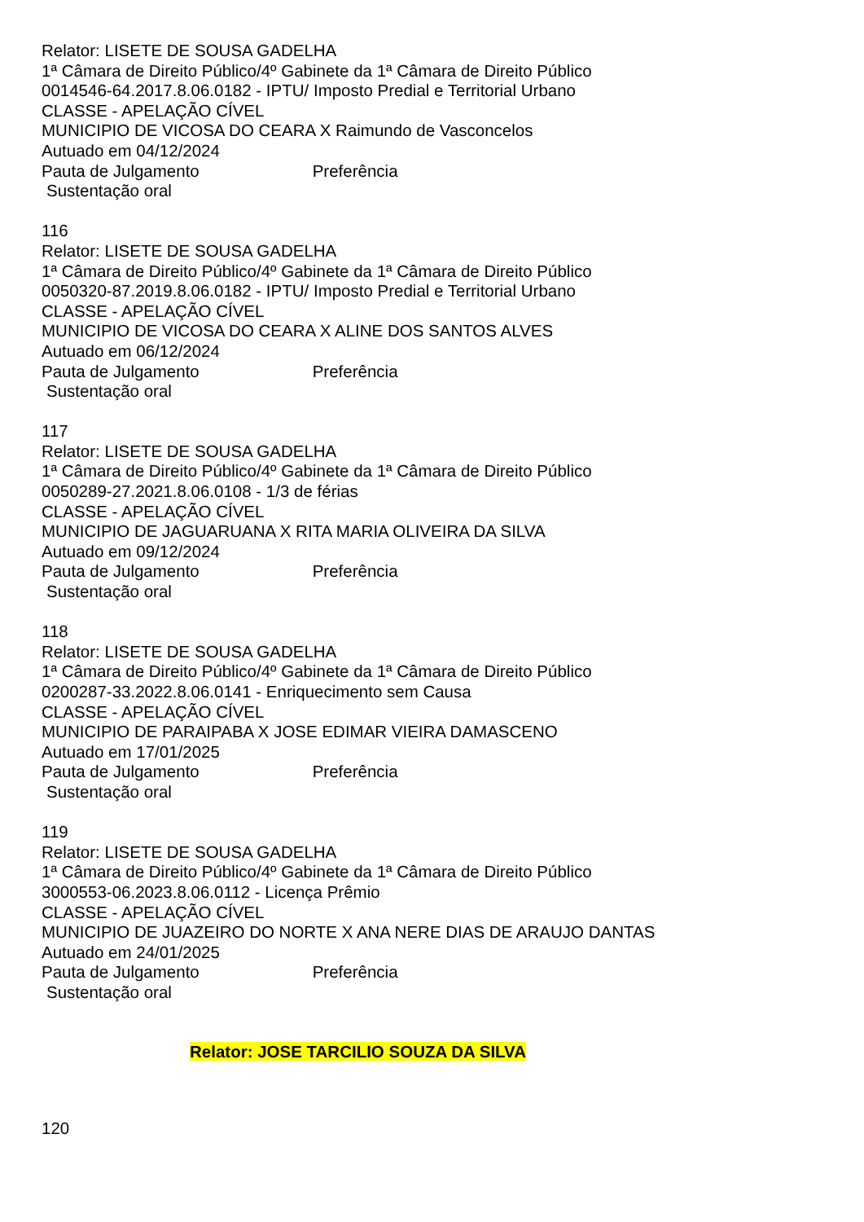Relator: LISETE DE SOUSA GADELHA
1ª Câmara de Direito Público/4º Gabinete da 1ª Câmara de Direito Público
0014546-64.2017.8.06.0182 - IPTU/ Imposto Predial e Territorial Urbano
CLASSE - APELAÇÃO CÍVEL
MUNICIPIO DE VICOSA DO CEARA X Raimundo de Vasconcelos
Autuado em 04/12/2024
Pauta de Julgamento Preferência
Sustentação oral
116
Relator: LISETE DE SOUSA GADELHA
1ª Câmara de Direito Público/4º Gabinete da 1ª Câmara de Direito Público
0050320-87.2019.8.06.0182 - IPTU/ Imposto Predial e Territorial Urbano
CLASSE - APELAÇÃO CÍVEL
MUNICIPIO DE VICOSA DO CEARA X ALINE DOS SANTOS ALVES
Autuado em 06/12/2024
Pauta de Julgamento Preferência
Sustentação oral
117
Relator: LISETE DE SOUSA GADELHA
1ª Câmara de Direito Público/4º Gabinete da 1ª Câmara de Direito Público
0050289-27.2021.8.06.0108 - 1/3 de férias
CLASSE - APELAÇÃO CÍVEL
MUNICIPIO DE JAGUARUANA X RITA MARIA OLIVEIRA DA SILVA
Autuado em 09/12/2024
Pauta de Julgamento Preferência
Sustentação oral
118
Relator: LISETE DE SOUSA GADELHA
1ª Câmara de Direito Público/4º Gabinete da 1ª Câmara de Direito Público
0200287-33.2022.8.06.0141 - Enriquecimento sem Causa
CLASSE - APELAÇÃO CÍVEL
MUNICIPIO DE PARAIPABA X JOSE EDIMAR VIEIRA DAMASCENO
Autuado em 17/01/2025
Pauta de Julgamento Preferência
Sustentação oral
119
Relator: LISETE DE SOUSA GADELHA
1ª Câmara de Direito Público/4º Gabinete da 1ª Câmara de Direito Público
3000553-06.2023.8.06.0112 - Licença Prêmio
CLASSE - APELAÇÃO CÍVEL
MUNICIPIO DE JUAZEIRO DO NORTE X ANA NERE DIAS DE ARAUJO DANTAS
Autuado em 24/01/2025
Pauta de Julgamento Preferência
Sustentação oral
Relator: JOSE TARCILIO SOUZA DA SILVA
120